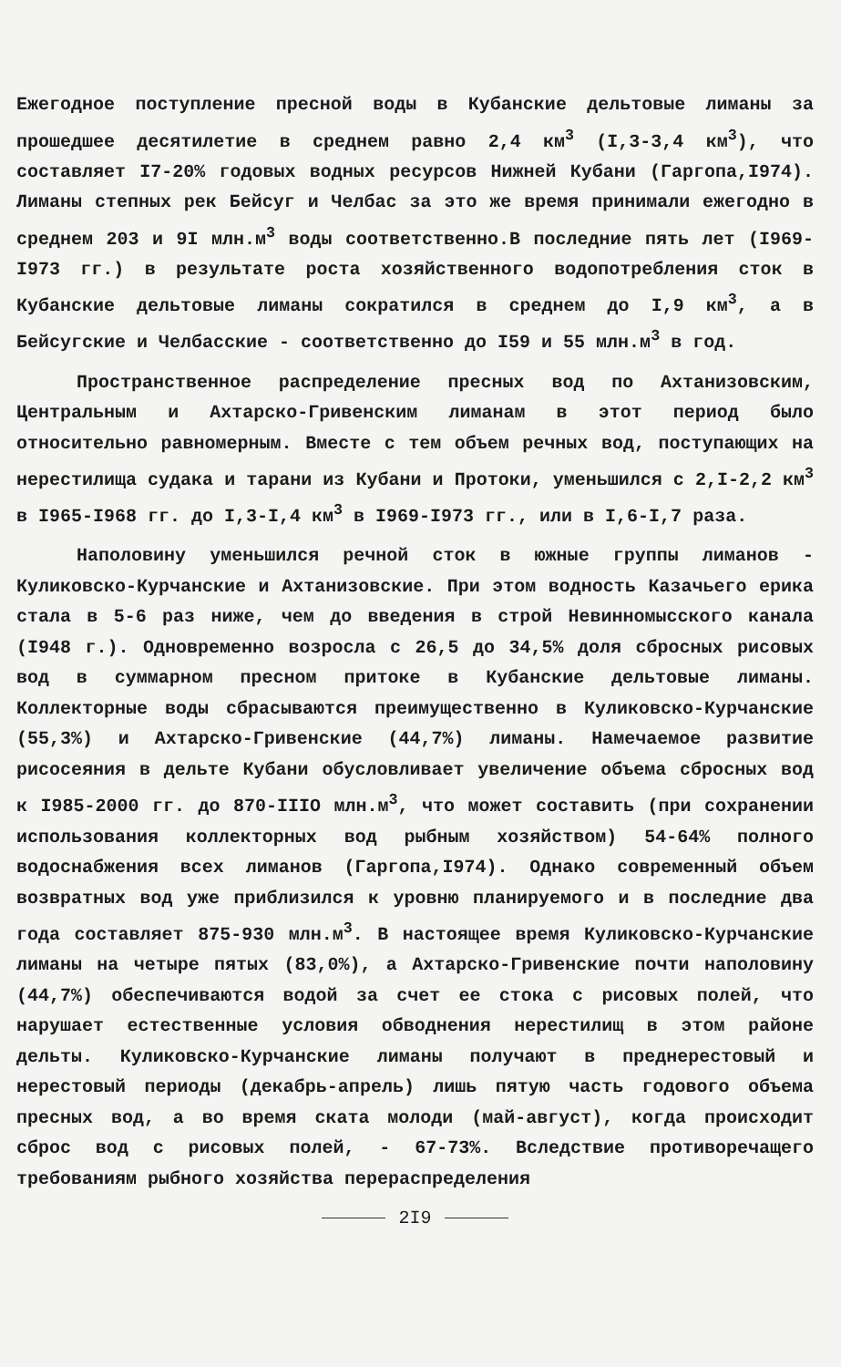Ежегодное поступление пресной воды в Кубанские дельтовые лиманы за прошедшее десятилетие в среднем равно 2,4 км<sup>3</sup> (I,3-3,4 км<sup>3</sup>), что составляет I7-20% годовых водных ресурсов Нижней Кубани (Гаргопа,I974). Лиманы степных рек Бейсуг и Челбас за это же время принимали ежегодно в среднем 203 и 9I млн.м<sup>3</sup> воды соответственно.В последние пять лет (I969-I973 гг.) в результате роста хозяйственного водопотребления сток в Кубанские дельтовые лиманы сократился в среднем до I,9 км<sup>3</sup>, а в Бейсугские и Челбасские - соответственно до I59 и 55 млн.м<sup>3</sup> в год.
Пространственное распределение пресных вод по Ахтанизовским, Центральным и Ахтарско-Гривенским лиманам в этот период было относительно равномерным. Вместе с тем объем речных вод, поступающих на нерестилища судака и тарани из Кубани и Протоки, уменьшился с 2,I-2,2 км<sup>3</sup> в I965-I968 гг. до I,3-I,4 км<sup>3</sup> в I969-I973 гг., или в I,6-I,7 раза.
Наполовину уменьшился речной сток в южные группы лиманов - Куликовско-Курчанские и Ахтанизовские. При этом водность Казачьего ерика стала в 5-6 раз ниже, чем до введения в строй Невинномысского канала (I948 г.). Одновременно возросла с 26,5 до 34,5% доля сбросных рисовых вод в суммарном пресном притоке в Кубанские дельтовые лиманы. Коллекторные воды сбрасываются преимущественно в Куликовско-Курчанские (55,3%) и Ахтарско-Гривенские (44,7%) лиманы. Намечаемое развитие рисосеяния в дельте Кубани обусловливает увеличение объема сбросных вод к I985-2000 гг. до 870-IIIO млн.м<sup>3</sup>, что может составить (при сохранении использования коллекторных вод рыбным хозяйством) 54-64% полного водоснабжения всех лиманов (Гаргопа,I974). Однако современный объем возвратных вод уже приблизился к уровню планируемого и в последние два года составляет 875-930 млн.м<sup>3</sup>. В настоящее время Куликовско-Курчанские лиманы на четыре пятых (83,0%), а Ахтарско-Гривенские почти наполовину (44,7%) обеспечиваются водой за счет ее стока с рисовых полей, что нарушает естественные условия обводнения нерестилищ в этом районе дельты. Куликовско-Курчанские лиманы получают в преднерестовый и нерестовый периоды (декабрь-апрель) лишь пятую часть годового объема пресных вод, а во время ската молоди (май-август), когда происходит сброс вод с рисовых полей, - 67-73%. Вследствие противоречащего требованиям рыбного хозяйства перераспределения
2I9